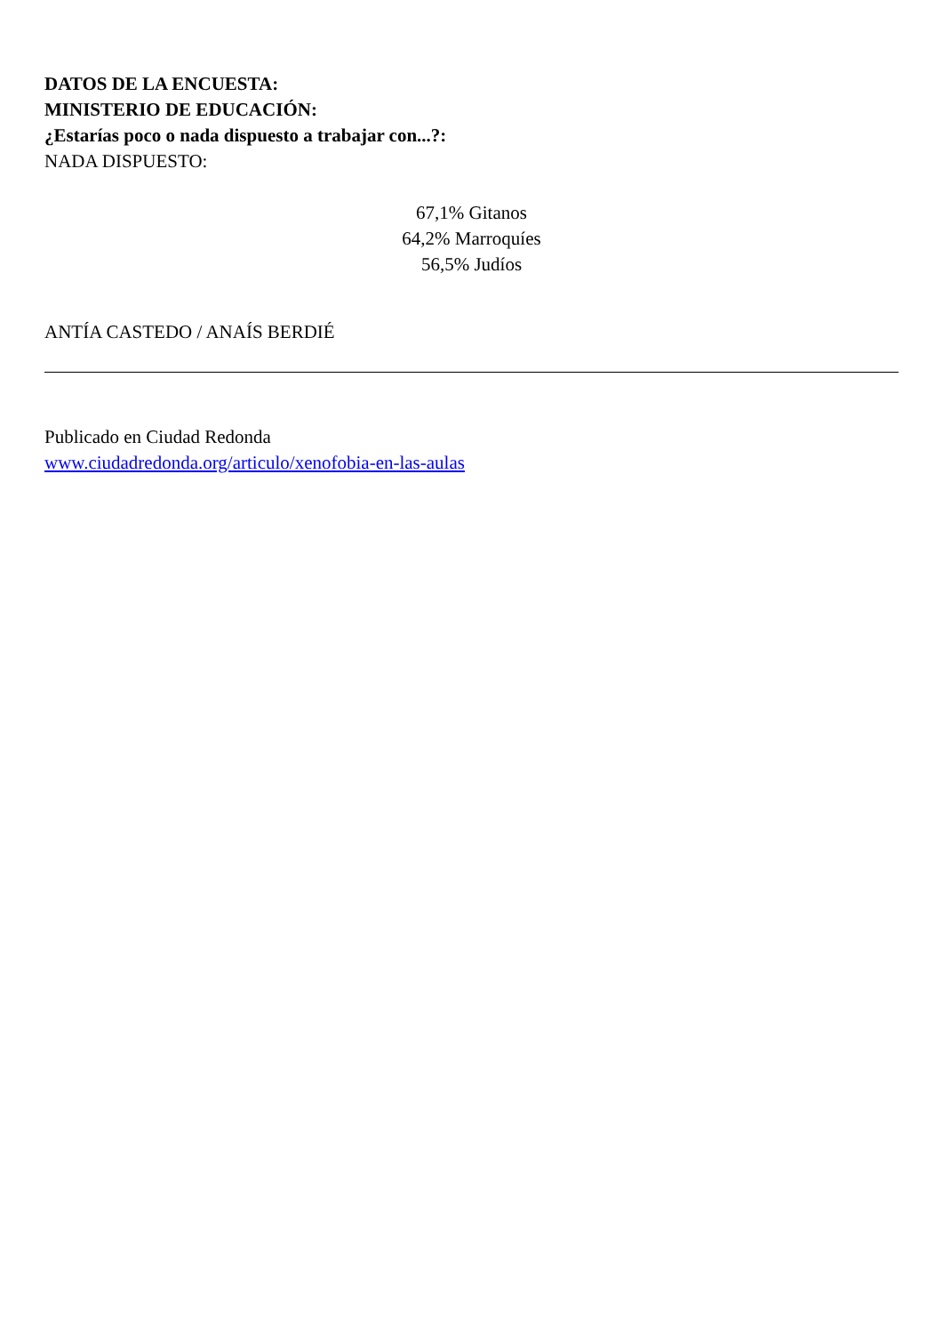DATOS DE LA ENCUESTA:
MINISTERIO DE EDUCACIÓN:
¿Estarías poco o nada dispuesto a trabajar con...?:
NADA DISPUESTO:
67,1% Gitanos
64,2% Marroquíes
56,5% Judíos
ANTÍA CASTEDO / ANAÍS BERDIÉ
Publicado en Ciudad Redonda
www.ciudadredonda.org/articulo/xenofobia-en-las-aulas